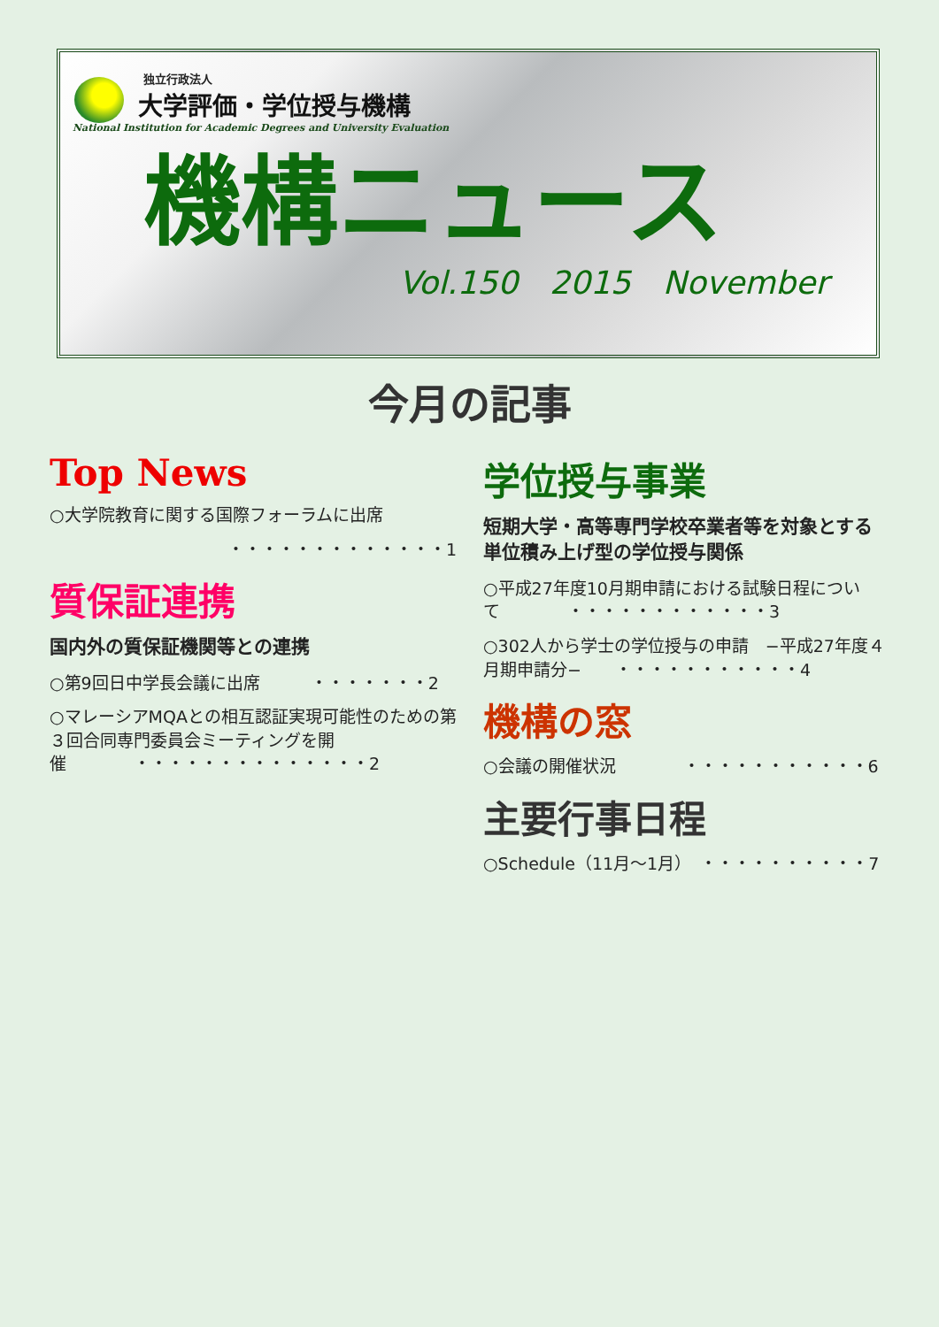独立行政法人
大学評価・学位授与機構
National Institution for Academic Degrees and University Evaluation
機構ニュース
Vol.150　2015　November
今月の記事
Top News
○大学院教育に関する国際フォーラムに出席
・・・・・・・・・・・・・1
質保証連携
国内外の質保証機関等との連携
○第9回日中学長会議に出席　　　・・・・・・・2
○マレーシアMQAとの相互認証実現可能性のための第３回合同専門委員会ミーティングを開催　　　　・・・・・・・・・・・・・・2
学位授与事業
短期大学・高等専門学校卒業者等を対象とする単位積み上げ型の学位授与関係
○平成27年度10月期申請における試験日程について　　　　・・・・・・・・・・・・3
○302人から学士の学位授与の申請　−平成27年度４月期申請分−　　・・・・・・・・・・・4
機構の窓
○会議の開催状況　　　　・・・・・・・・・・・6
主要行事日程
○Schedule（11月〜1月）　・・・・・・・・・・7